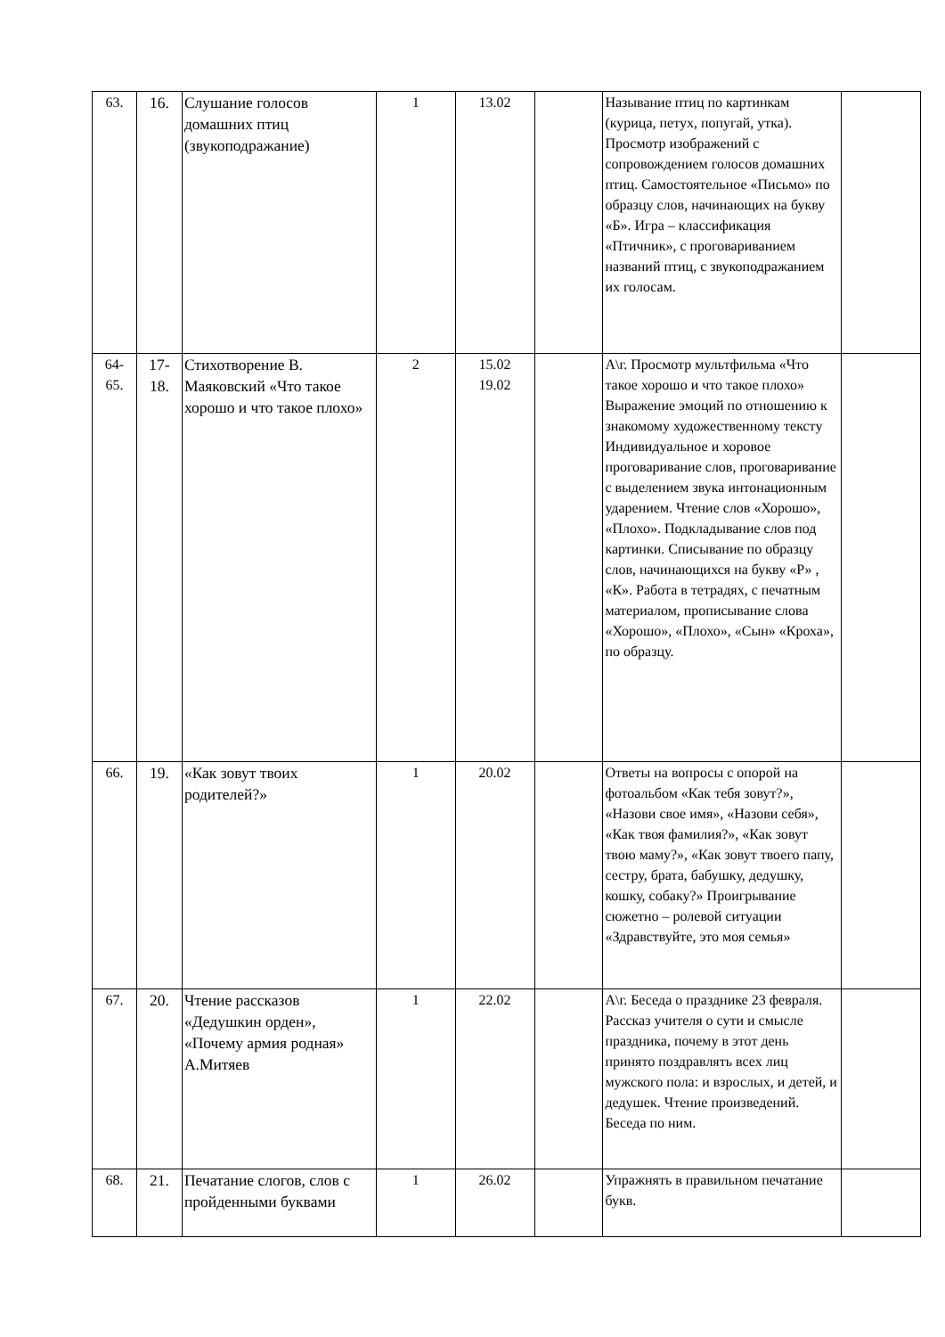| 63. | 16. | Слушание голосов домашних птиц (звукоподражание) | 1 | 13.02 | | Называние птиц по картинкам (курица, петух, попугай, утка). Просмотр изображений с сопровождением голосов домашних птиц. Самостоятельное «Письмо» по образцу слов, начинающих на букву «Б». Игра – классификация «Птичник», с проговариванием названий птиц, с звукоподражанием их голосам. | |
| 64- 65. | 17- 18. | Стихотворение В. Маяковский «Что такое хорошо и что такое плохо» | 2 | 15.02 19.02 | | А\г. Просмотр мультфильма «Что такое хорошо и что такое плохо» Выражение эмоций по отношению к знакомому художественному тексту Индивидуальное и хоровое проговаривание слов, проговаривание с выделением звука интонационным ударением. Чтение слов «Хорошо», «Плохо». Подкладывание слов под картинки. Списывание по образцу слов, начинающихся на букву «Р» , «К». Работа в тетрадях, с печатным материалом, прописывание слова «Хорошо», «Плохо», «Сын» «Кроха», по образцу. | |
| 66. | 19. | «Как зовут твоих родителей?» | 1 | 20.02 | | Ответы на вопросы с опорой на фотоальбом «Как тебя зовут?», «Назови свое имя», «Назови себя», «Как твоя фамилия?», «Как зовут твою маму?», «Как зовут твоего папу, сестру, брата, бабушку, дедушку, кошку, собаку?» Проигрывание сюжетно – ролевой ситуации «Здравствуйте, это моя семья» | |
| 67. | 20. | Чтение рассказов «Дедушкин орден», «Почему армия родная» А.Митяев | 1 | 22.02 | | А\г. Беседа о празднике 23 февраля. Рассказ учителя о сути и смысле праздника, почему в этот день принято поздравлять всех лиц мужского пола: и взрослых, и детей, и дедушек. Чтение произведений. Беседа по ним. | |
| 68. | 21. | Печатание слогов, слов с пройденными буквами | 1 | 26.02 | | Упражнять в правильном печатание букв. | |